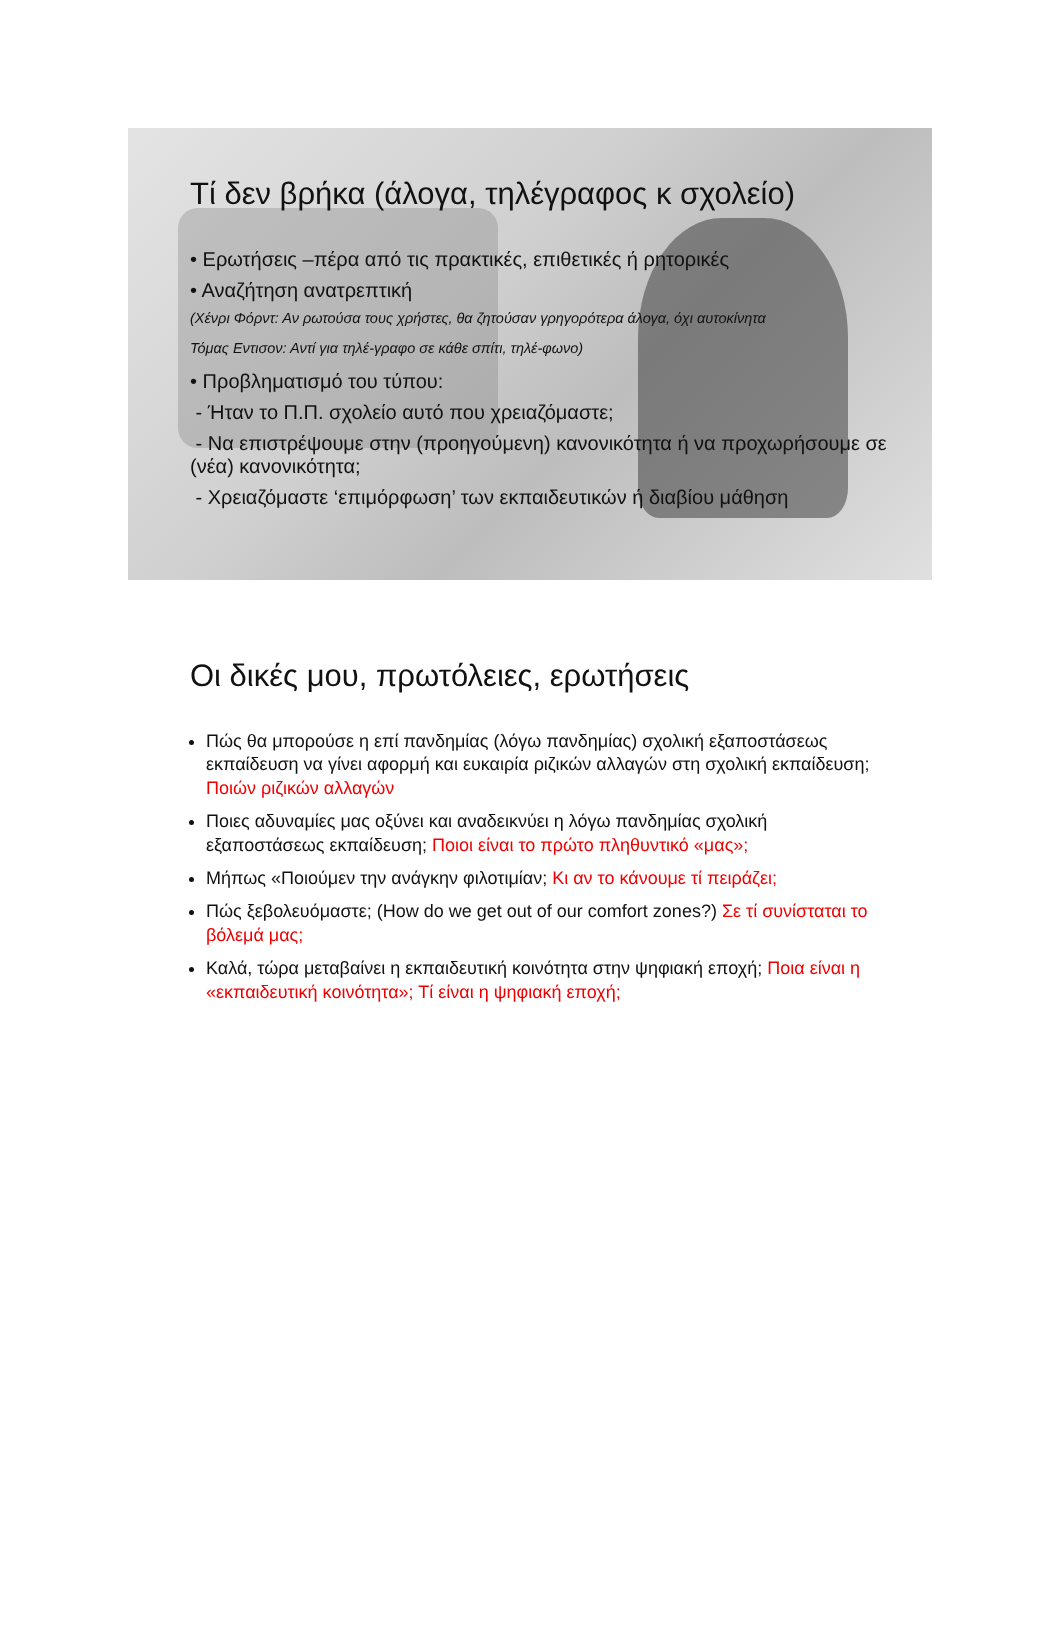Τί δεν βρήκα (άλογα, τηλέγραφος κ σχολείο)
• Ερωτήσεις –πέρα από τις πρακτικές, επιθετικές ή ρητορικές
• Αναζήτηση ανατρεπτική
(Χένρι Φόρντ: Αν ρωτούσα τους χρήστες, θα ζητούσαν γρηγορότερα άλογα, όχι αυτοκίνητα
Τόμας Εντισον: Αντί για τηλέ-γραφο σε κάθε σπίτι, τηλέ-φωνο)
• Προβληματισμό του τύπου:
- Ήταν το Π.Π. σχολείο αυτό που χρειαζόμαστε;
- Να επιστρέψουμε στην (προηγούμενη) κανονικότητα ή να προχωρήσουμε σε (νέα) κανονικότητα;
- Χρειαζόμαστε ‘επιμόρφωση’ των εκπαιδευτικών ή διαβίου μάθηση
Οι δικές μου, πρωτόλειες, ερωτήσεις
Πώς θα μπορούσε η επί πανδημίας (λόγω πανδημίας) σχολική εξαποστάσεως εκπαίδευση να γίνει αφορμή και ευκαιρία ριζικών αλλαγών στη σχολική εκπαίδευση; Ποιών ριζικών αλλαγών
Ποιες αδυναμίες μας οξύνει και αναδεικνύει η λόγω πανδημίας σχολική εξαποστάσεως εκπαίδευση; Ποιοι είναι το πρώτο πληθυντικό «μας»;
Μήπως «Ποιούμεν την ανάγκην φιλοτιμίαν; Κι αν το κάνουμε τί πειράζει;
Πώς ξεβολευόμαστε; (How do we get out of our comfort zones?) Σε τί συνίσταται το βόλεμά μας;
Καλά, τώρα μεταβαίνει η εκπαιδευτική κοινότητα στην ψηφιακή εποχή; Ποια είναι η «εκπαιδευτική κοινότητα»; Τί είναι η ψηφιακή εποχή;